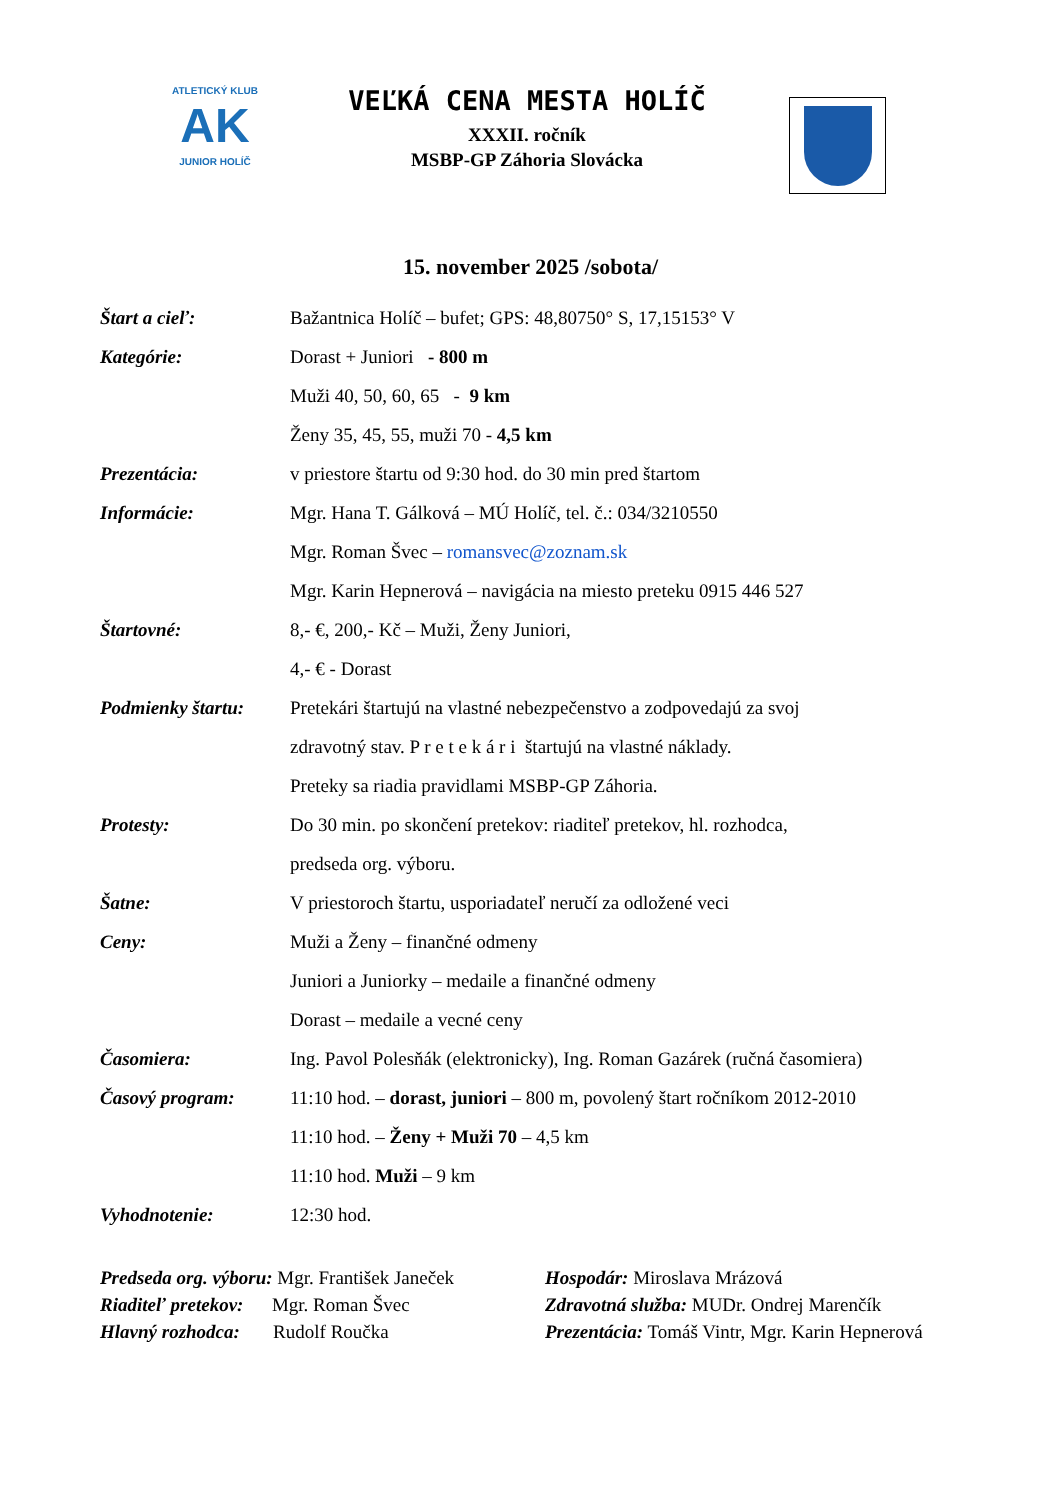ATLETICKÝ KLUB
AK
JUNIOR HOLÍČ
VEĽKÁ CENA MESTA HOLÍČ
XXXII. ročník
MSBP-GP Záhoria Slovácka
15. november 2025 /sobota/
| Štart a cieľ: | Bažantnica Holíč – bufet; GPS: 48,80750° S, 17,15153° V |
| Kategórie: | Dorast + Juniori - 800 m |
| | Muži 40, 50, 60, 65 - 9 km |
| | Ženy 35, 45, 55, muži 70 - 4,5 km |
| Prezentácia: | v priestore štartu od 9:30 hod. do 30 min pred štartom |
| Informácie: | Mgr. Hana T. Gálková – MÚ Holíč, tel. č.: 034/3210550 |
| | Mgr. Roman Švec – romansvec@zoznam.sk |
| | Mgr. Karin Hepnerová – navigácia na miesto preteku 0915 446 527 |
| Štartovné: | 8,- €, 200,- Kč – Muži, Ženy Juniori, |
| | 4,- € - Dorast |
| Podmienky štartu: | Pretekári štartujú na vlastné nebezpečenstvo a zodpovedajú za svoj |
| | zdravotný stav. P r e t e k á r i štartujú na vlastné náklady. |
| | Preteky sa riadia pravidlami MSBP-GP Záhoria. |
| Protesty: | Do 30 min. po skončení pretekov: riaditeľ pretekov, hl. rozhodca, |
| | predseda org. výboru. |
| Šatne: | V priestoroch štartu, usporiadateľ neručí za odložené veci |
| Ceny: | Muži a Ženy – finančné odmeny |
| | Juniori a Juniorky – medaile a finančné odmeny |
| | Dorast – medaile a vecné ceny |
| Časomiera: | Ing. Pavol Polesňák (elektronicky), Ing. Roman Gazárek (ručná časomiera) |
| Časový program: | 11:10 hod. – dorast, juniori – 800 m, povolený štart ročníkom 2012-2010 |
| | 11:10 hod. – Ženy + Muži 70 – 4,5 km |
| | 11:10 hod. Muži – 9 km |
| Vyhodnotenie: | 12:30 hod. |
Predseda org. výboru: Mgr. František Janeček
Riaditeľ pretekov: Mgr. Roman Švec
Hlavný rozhodca: Rudolf Roučka
Hospodár: Miroslava Mrázová
Zdravotná služba: MUDr. Ondrej Marenčík
Prezentácia: Tomáš Vintr, Mgr. Karin Hepnerová